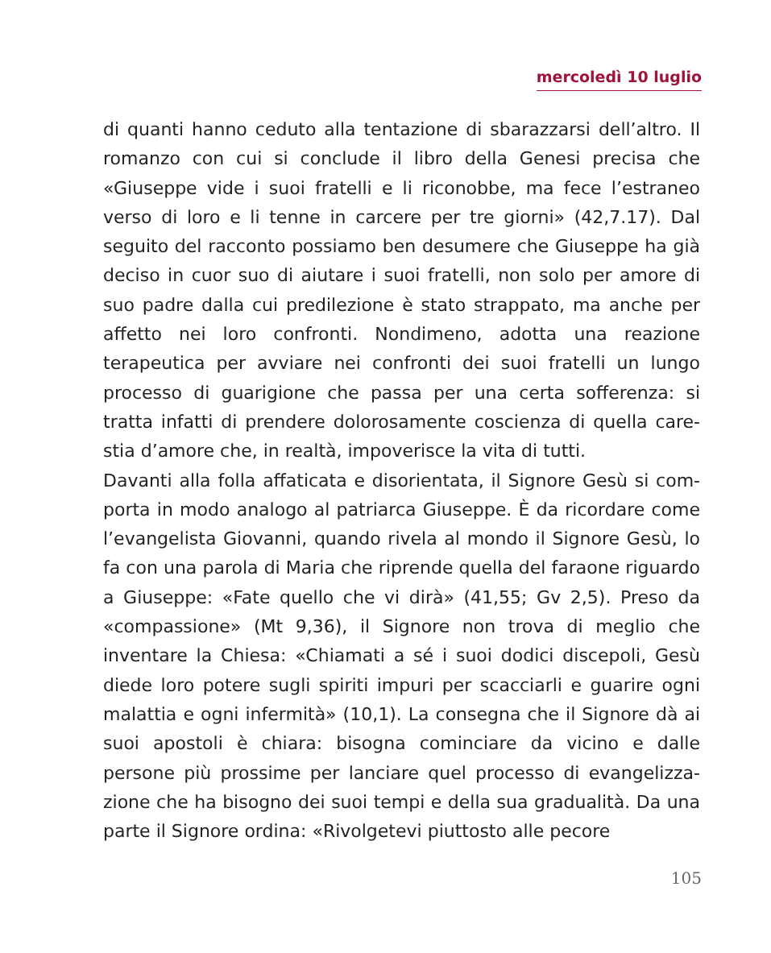mercoledì 10 luglio
di quanti hanno ceduto alla tentazione di sbarazzarsi dell’altro. Il romanzo con cui si conclude il libro della Genesi precisa che «Giuseppe vide i suoi fratelli e li riconobbe, ma fece l’estraneo verso di loro e li tenne in carcere per tre giorni» (42,7.17). Dal seguito del racconto possiamo ben desumere che Giuseppe ha già deciso in cuor suo di aiutare i suoi fratelli, non solo per amore di suo padre dalla cui predilezione è stato strappato, ma anche per affetto nei loro confronti. Nondimeno, adotta una reazione terapeutica per avviare nei confronti dei suoi fratelli un lungo processo di guarigione che passa per una certa sofferenza: si tratta infatti di prendere dolorosamente coscienza di quella care-stia d’amore che, in realtà, impoverisce la vita di tutti.
Davanti alla folla affaticata e disorientata, il Signore Gesù si com-porta in modo analogo al patriarca Giuseppe. È da ricordare come l’evangelista Giovanni, quando rivela al mondo il Signore Gesù, lo fa con una parola di Maria che riprende quella del faraone riguardo a Giuseppe: «Fate quello che vi dirà» (41,55; Gv 2,5). Preso da «compassione» (Mt 9,36), il Signore non trova di meglio che inventare la Chiesa: «Chiamati a sé i suoi dodici discepoli, Gesù diede loro potere sugli spiriti impuri per scacciarli e guarire ogni malattia e ogni infermità» (10,1). La consegna che il Signore dà ai suoi apostoli è chiara: bisogna cominciare da vicino e dalle persone più prossime per lanciare quel processo di evangelizza-zione che ha bisogno dei suoi tempi e della sua gradualità. Da una parte il Signore ordina: «Rivolgetevi piuttosto alle pecore
105